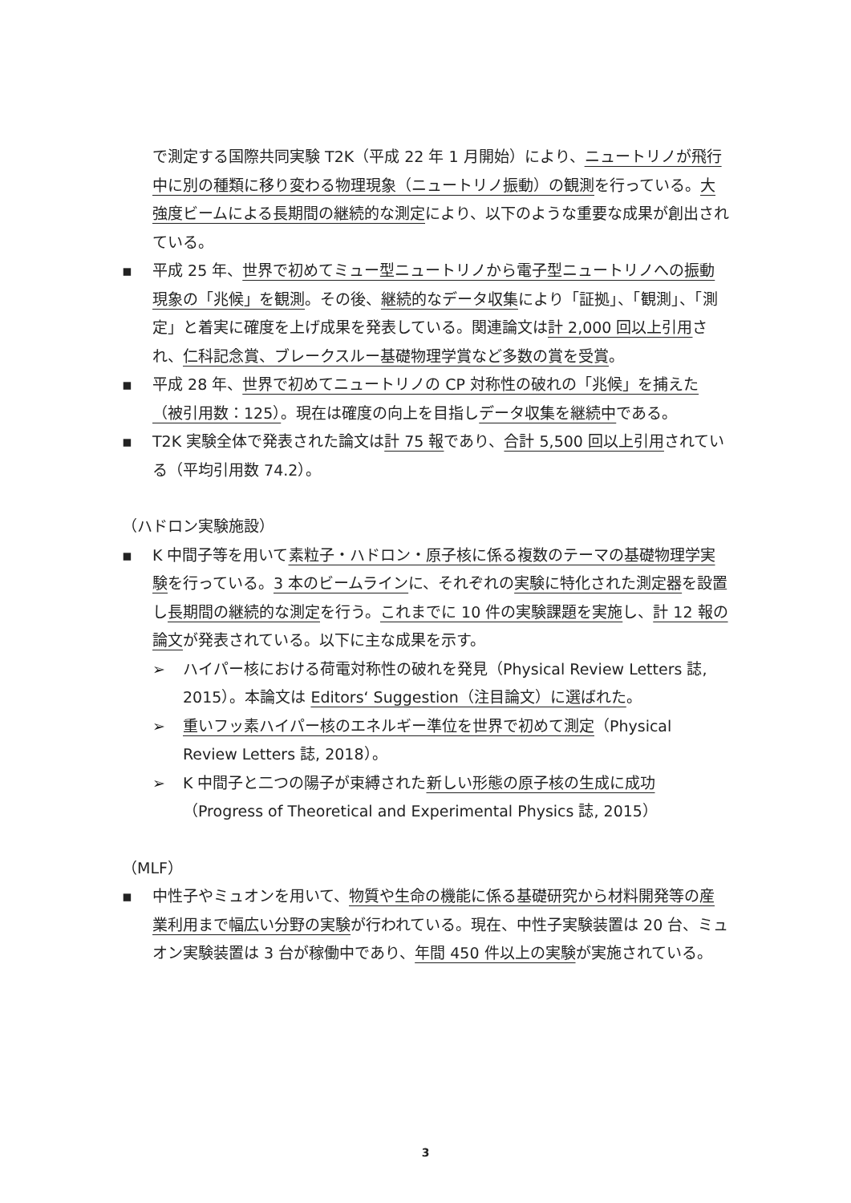で測定する国際共同実験 T2K（平成 22 年 1 月開始）により、ニュートリノが飛行中に別の種類に移り変わる物理現象（ニュートリノ振動）の観測を行っている。大強度ビームによる長期間の継続的な測定により、以下のような重要な成果が創出されている。
▪ 平成 25 年、世界で初めてミュー型ニュートリノから電子型ニュートリノへの振動現象の「兆候」を観測。その後、継続的なデータ収集により「証拠」、「観測」、「測定」と着実に確度を上げ成果を発表している。関連論文は計 2,000 回以上引用され、仁科記念賞、ブレークスルー基礎物理学賞など多数の賞を受賞。
▪ 平成 28 年、世界で初めてニュートリノの CP 対称性の破れの「兆候」を捕えた（被引用数：125）。現在は確度の向上を目指しデータ収集を継続中である。
▪ T2K 実験全体で発表された論文は計 75 報であり、合計 5,500 回以上引用されている（平均引用数 74.2）。
（ハドロン実験施設）
▪ K 中間子等を用いて素粒子・ハドロン・原子核に係る複数のテーマの基礎物理学実験を行っている。3 本のビームラインに、それぞれの実験に特化された測定器を設置し長期間の継続的な測定を行う。これまでに 10 件の実験課題を実施し、計 12 報の論文が発表されている。以下に主な成果を示す。
➢ ハイパー核における荷電対称性の破れを発見（Physical Review Letters 誌, 2015）。本論文は Editors‘ Suggestion（注目論文）に選ばれた。
➢ 重いフッ素ハイパー核のエネルギー準位を世界で初めて測定（Physical Review Letters 誌, 2018）。
➢ K 中間子と二つの陽子が束縛された新しい形態の原子核の生成に成功（Progress of Theoretical and Experimental Physics 誌, 2015）
（MLF）
▪ 中性子やミュオンを用いて、物質や生命の機能に係る基礎研究から材料開発等の産業利用まで幅広い分野の実験が行われている。現在、中性子実験装置は 20 台、ミュオン実験装置は 3 台が稼働中であり、年間 450 件以上の実験が実施されている。
3